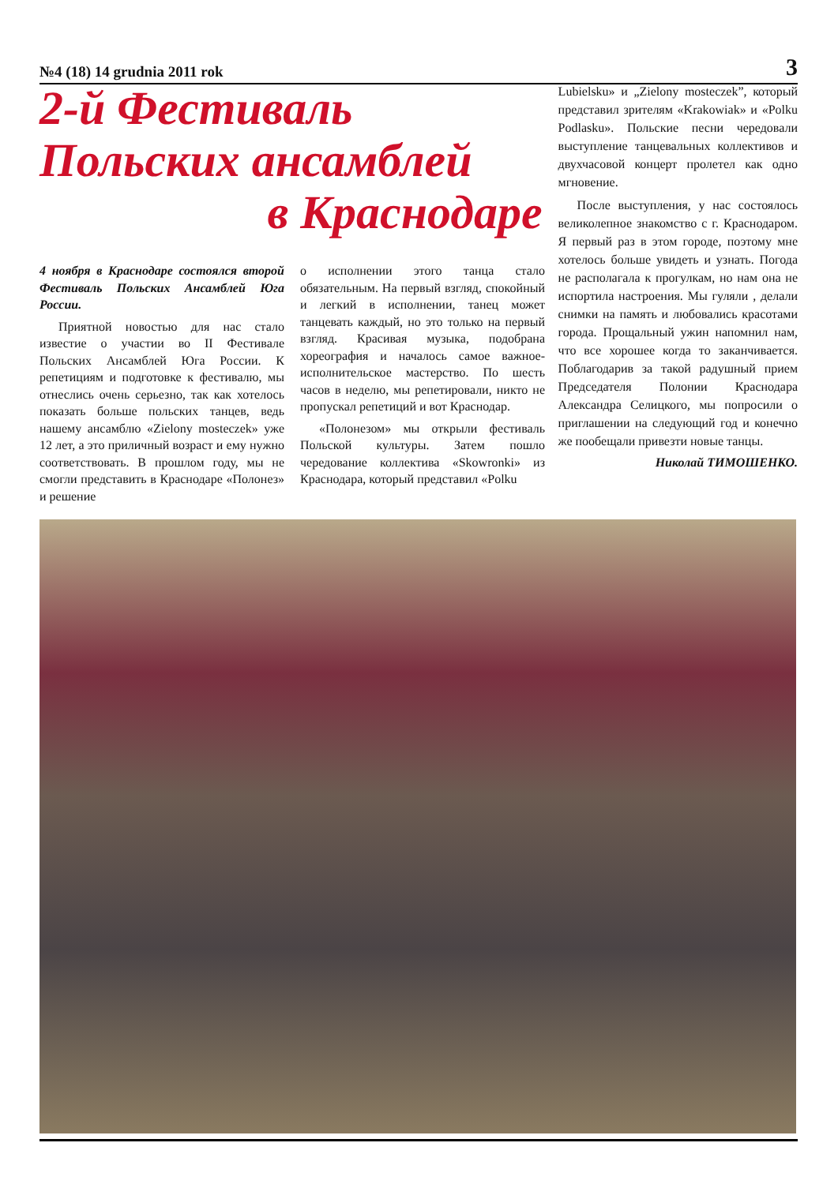№4 (18) 14 grudnia 2011 rok 3
2-й Фестиваль
Польских ансамблей
в Краснодаре
Lubielsku» и „Zielony mosteczek”, который представил зрителям «Krakowiak» и «Polku Podlasku». Польские песни чередовали выступление танцевальных коллективов и двухчасовой концерт пролетел как одно мгновение.
После выступления, у нас состоялось великолепное знакомство с г. Краснодаром. Я первый раз в этом городе, поэтому мне хотелось больше увидеть и узнать. Погода не располагала к прогулкам, но нам она не испортила настроения. Мы гуляли , делали снимки на память и любовались красотами города. Прощальный ужин напомнил нам, что все хорошее когда то заканчивается. Поблагодарив за такой радушный прием Председателя Полонии Краснодара Александра Селицкого, мы попросили о приглашении на следующий год и конечно же пообещали привезти новые танцы.
Николай ТИМОШЕНКО.
4 ноября в Краснодаре состоялся второй Фестиваль Польских Ансамблей Юга России.
Приятной новостью для нас стало известие о участии во II Фестивале Польских Ансамблей Юга России. К репетициям и подготовке к фестивалю, мы отнеслись очень серьезно, так как хотелось показать больше польских танцев, ведь нашему ансамблю «Zielony mosteczek» уже 12 лет, а это приличный возраст и ему нужно соответствовать. В прошлом году, мы не смогли представить в Краснодаре «Полонез» и решение
о исполнении этого танца стало обязательным. На первый взгляд, спокойный и легкий в исполнении, танец может танцевать каждый, но это только на первый взгляд. Красивая музыка, подобрана хореография и началось самое важное-исполнительское мастерство. По шесть часов в неделю, мы репетировали, никто не пропускал репетиций и вот Краснодар.
«Полонезом» мы открыли фестиваль Польской культуры. Затем пошло чередование коллектива «Skowronki» из Краснодара, который представил «Polku